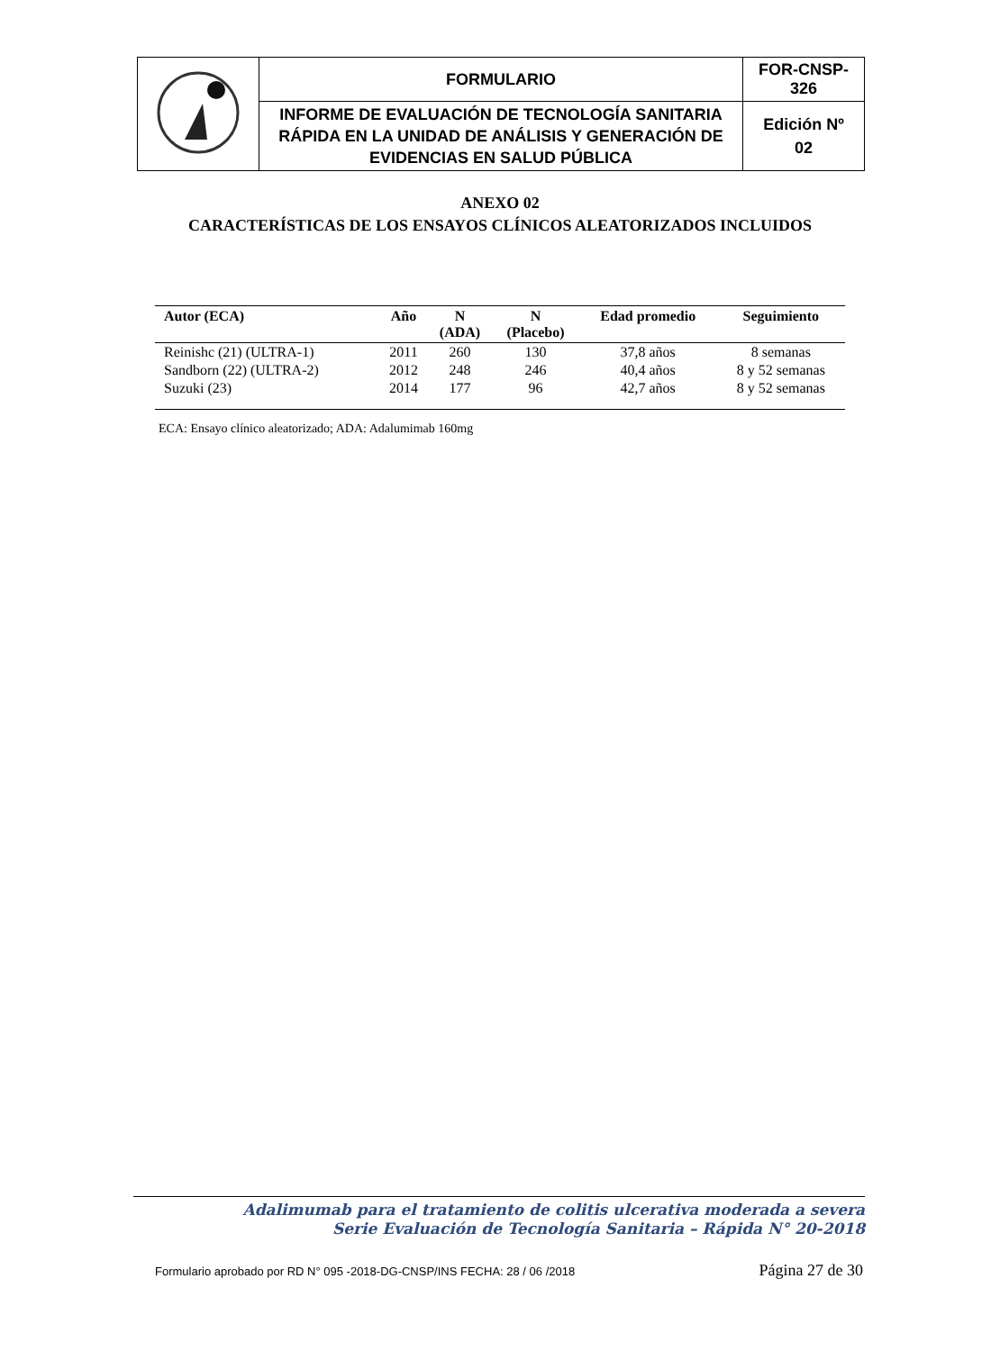| | FORMULARIO | FOR-CNSP- 326 |
| | INFORME DE EVALUACIÓN DE TECNOLOGÍA SANITARIA RÁPIDA EN LA UNIDAD DE ANÁLISIS Y GENERACIÓN DE EVIDENCIAS EN SALUD PÚBLICA | Edición Nº 02 |
ANEXO 02
CARACTERÍSTICAS DE LOS ENSAYOS CLÍNICOS ALEATORIZADOS INCLUIDOS
| Autor (ECA) | Año | N (ADA) | N (Placebo) | Edad promedio | Seguimiento |
| --- | --- | --- | --- | --- | --- |
| Reinishc (21) (ULTRA-1) | 2011 | 260 | 130 | 37,8 años | 8 semanas |
| Sandborn (22) (ULTRA-2) | 2012 | 248 | 246 | 40,4 años | 8 y 52 semanas |
| Suzuki (23) | 2014 | 177 | 96 | 42,7 años | 8 y 52 semanas |
ECA: Ensayo clínico aleatorizado; ADA: Adalumimab 160mg
Adalimumab para el tratamiento de colitis ulcerativa moderada a severa
Serie Evaluación de Tecnología Sanitaria – Rápida N° 20-2018
Formulario aprobado por RD N° 095 -2018-DG-CNSP/INS FECHA: 28 / 06 /2018 Página 27 de 30